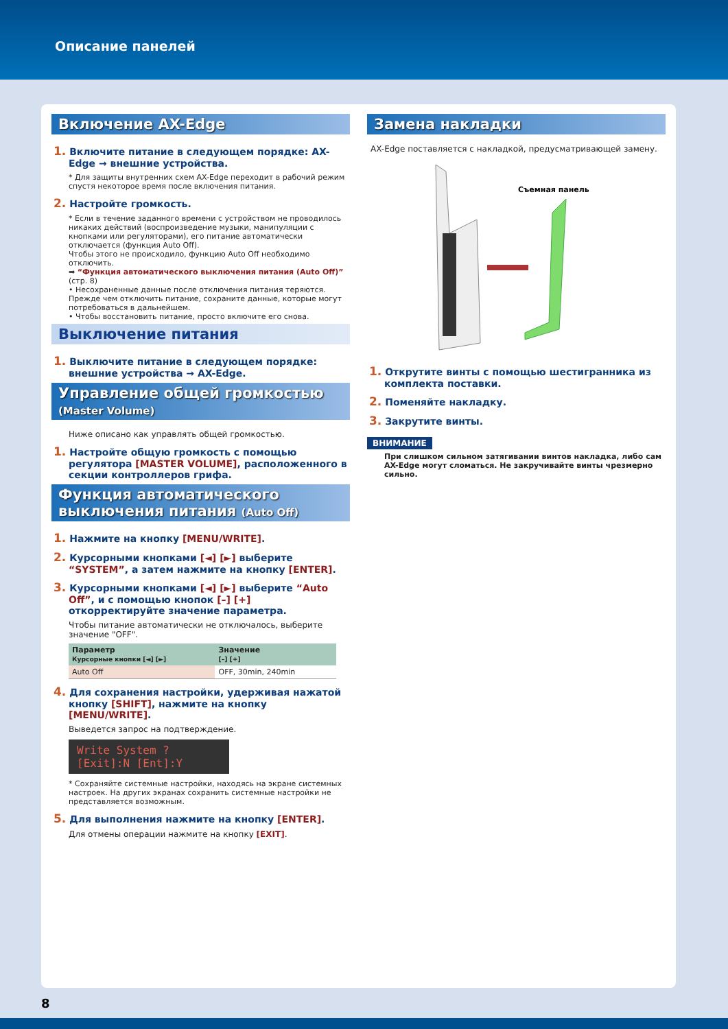Описание панелей
Включение AX-Edge
1. Включите питание в следующем порядке: AX-Edge → внешние устройства.
* Для защиты внутренних схем AX-Edge переходит в рабочий режим спустя некоторое время после включения питания.
2. Настройте громкость.
* Если в течение заданного времени с устройством не проводилось никаких действий (воспроизведение музыки, манипуляции с кнопками или регуляторами), его питание автоматически отключается (функция Auto Off).
Чтобы этого не происходило, функцию Auto Off необходимо отключить.
➡ “Функция автоматического выключения питания (Auto Off)” (стр. 8)
• Несохраненные данные после отключения питания теряются. Прежде чем отключить питание, сохраните данные, которые могут потребоваться в дальнейшем.
• Чтобы восстановить питание, просто включите его снова.
Выключение питания
1. Выключите питание в следующем порядке: внешние устройства → AX-Edge.
Управление общей громкостью
(Master Volume)
Ниже описано как управлять общей громкостью.
1. Настройте общую громкость с помощью регулятора [MASTER VOLUME], расположенного в секции контроллеров грифа.
Функция автоматического выключения питания (Auto Off)
1. Нажмите на кнопку [MENU/WRITE].
2. Курсорными кнопками [◄] [►] выберите “SYSTEM”, а затем нажмите на кнопку [ENTER].
3. Курсорными кнопками [◄] [►] выберите “Auto Off”, и с помощью кнопок [–] [+] откорректируйте значение параметра.
Чтобы питание автоматически не отключалось, выберите значение "OFF".
| Параметр Курсорные кнопки [◄] [►] | Значение [–] [+] |
| --- | --- |
| Auto Off | OFF, 30min, 240min |
4. Для сохранения настройки, удерживая нажатой кнопку [SHIFT], нажмите на кнопку [MENU/WRITE].
Выведется запрос на подтверждение.
Write System ?
[Exit]:N [Ent]:Y
* Сохраняйте системные настройки, находясь на экране системных настроек. На других экранах сохранить системные настройки не представляется возможным.
5. Для выполнения нажмите на кнопку [ENTER].
Для отмены операции нажмите на кнопку [EXIT].
Замена накладки
AX-Edge поставляется с накладкой, предусматривающей замену.
Съемная панель
1. Открутите винты с помощью шестигранника из комплекта поставки.
2. Поменяйте накладку.
3. Закрутите винты.
ВНИМАНИЕ
При слишком сильном затягивании винтов накладка, либо сам AX-Edge могут сломаться. Не закручивайте винты чрезмерно сильно.
8